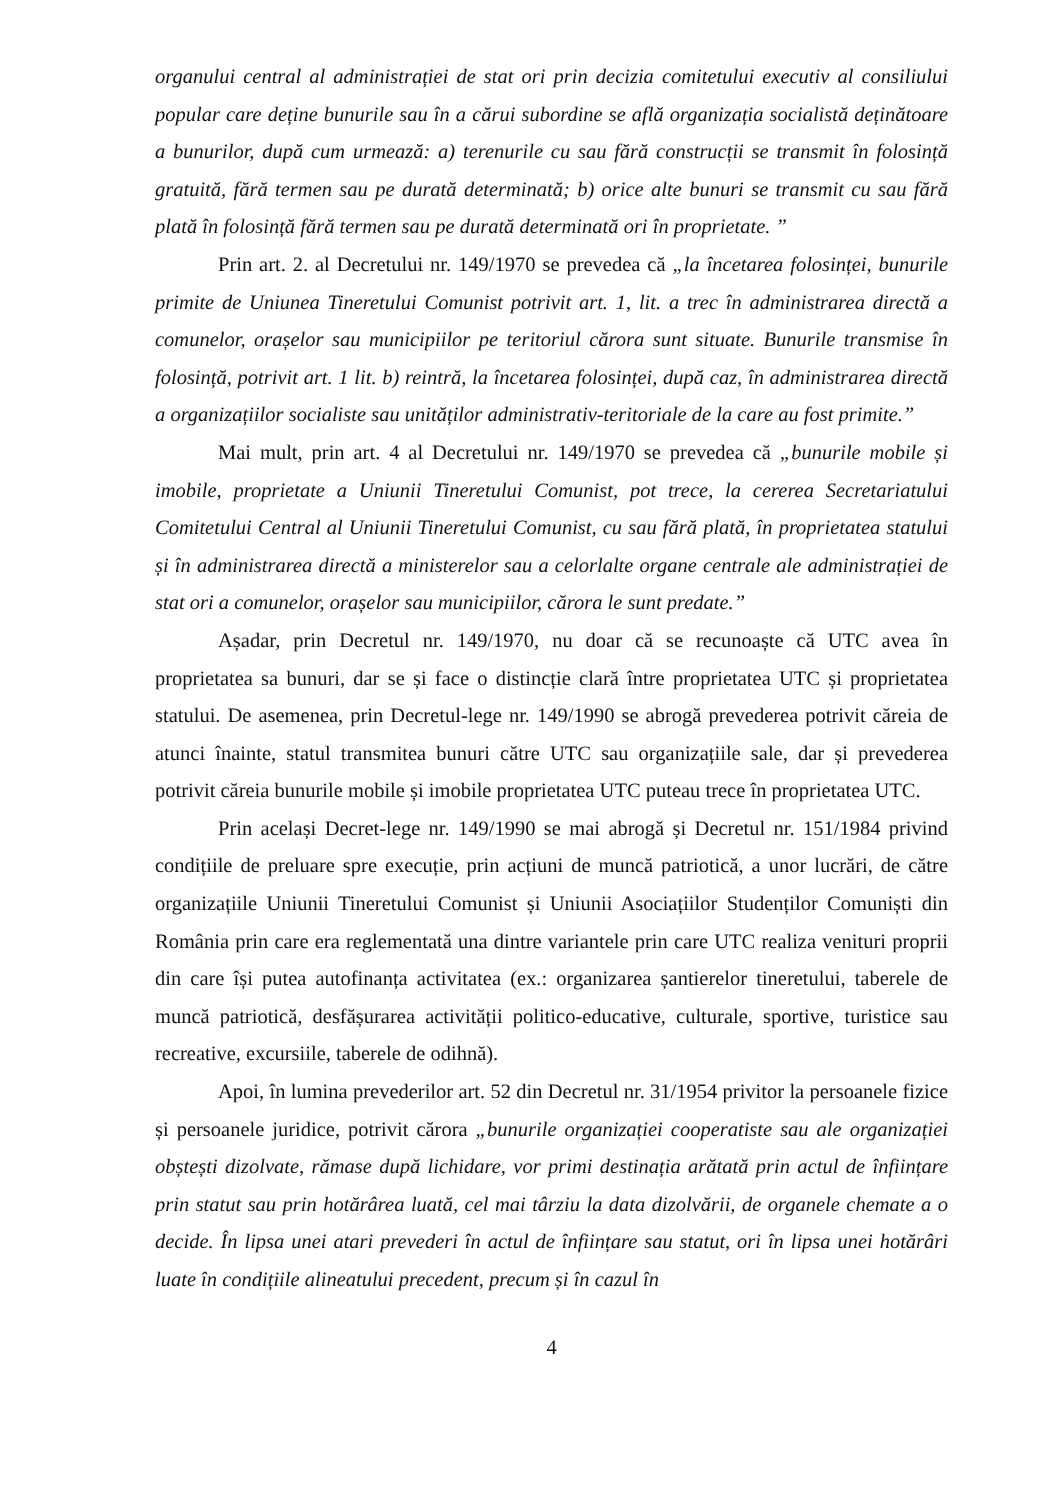organului central al administrației de stat ori prin decizia comitetului executiv al consiliului popular care deține bunurile sau în a cărui subordine se află organizația socialistă deținătoare a bunurilor, după cum urmează: a) terenurile cu sau fără construcții se transmit în folosință gratuită, fără termen sau pe durată determinată; b) orice alte bunuri se transmit cu sau fără plată în folosință fără termen sau pe durată determinată ori în proprietate. ”
Prin art. 2. al Decretului nr. 149/1970 se prevedea că „la încetarea folosinței, bunurile primite de Uniunea Tineretului Comunist potrivit art. 1, lit. a trec în administrarea directă a comunelor, orașelor sau municipiilor pe teritoriul cărora sunt situate. Bunurile transmise în folosință, potrivit art. 1 lit. b) reintră, la încetarea folosinței, după caz, în administrarea directă a organizațiilor socialiste sau unităților administrativ-teritoriale de la care au fost primite.”
Mai mult, prin art. 4 al Decretului nr. 149/1970 se prevedea că „bunurile mobile și imobile, proprietate a Uniunii Tineretului Comunist, pot trece, la cererea Secretariatului Comitetului Central al Uniunii Tineretului Comunist, cu sau fără plată, în proprietatea statului și în administrarea directă a ministerelor sau a celorlalte organe centrale ale administrației de stat ori a comunelor, orașelor sau municipiilor, cărora le sunt predate.”
Așadar, prin Decretul nr. 149/1970, nu doar că se recunoaște că UTC avea în proprietatea sa bunuri, dar se și face o distincție clară între proprietatea UTC și proprietatea statului. De asemenea, prin Decretul-lege nr. 149/1990 se abrogă prevederea potrivit căreia de atunci înainte, statul transmitea bunuri către UTC sau organizațiile sale, dar și prevederea potrivit căreia bunurile mobile și imobile proprietatea UTC puteau trece în proprietatea UTC.
Prin același Decret-lege nr. 149/1990 se mai abrogă și Decretul nr. 151/1984 privind condițiile de preluare spre execuție, prin acțiuni de muncă patriotică, a unor lucrări, de către organizațiile Uniunii Tineretului Comunist și Uniunii Asociațiilor Studenților Comuniști din România prin care era reglementată una dintre variantele prin care UTC realiza venituri proprii din care își putea autofinanța activitatea (ex.: organizarea șantierelor tineretului, taberele de muncă patriotică, desfășurarea activității politico-educative, culturale, sportive, turistice sau recreative, excursiile, taberele de odihnă).
Apoi, în lumina prevederilor art. 52 din Decretul nr. 31/1954 privitor la persoanele fizice și persoanele juridice, potrivit cărora „bunurile organizației cooperatiste sau ale organizației obștești dizolvate, rămase după lichidare, vor primi destinația arătată prin actul de înființare prin statut sau prin hotărârea luată, cel mai târziu la data dizolvării, de organele chemate a o decide. În lipsa unei atari prevederi în actul de înființare sau statut, ori în lipsa unei hotărâri luate în condițiile alineatului precedent, precum și în cazul în
4